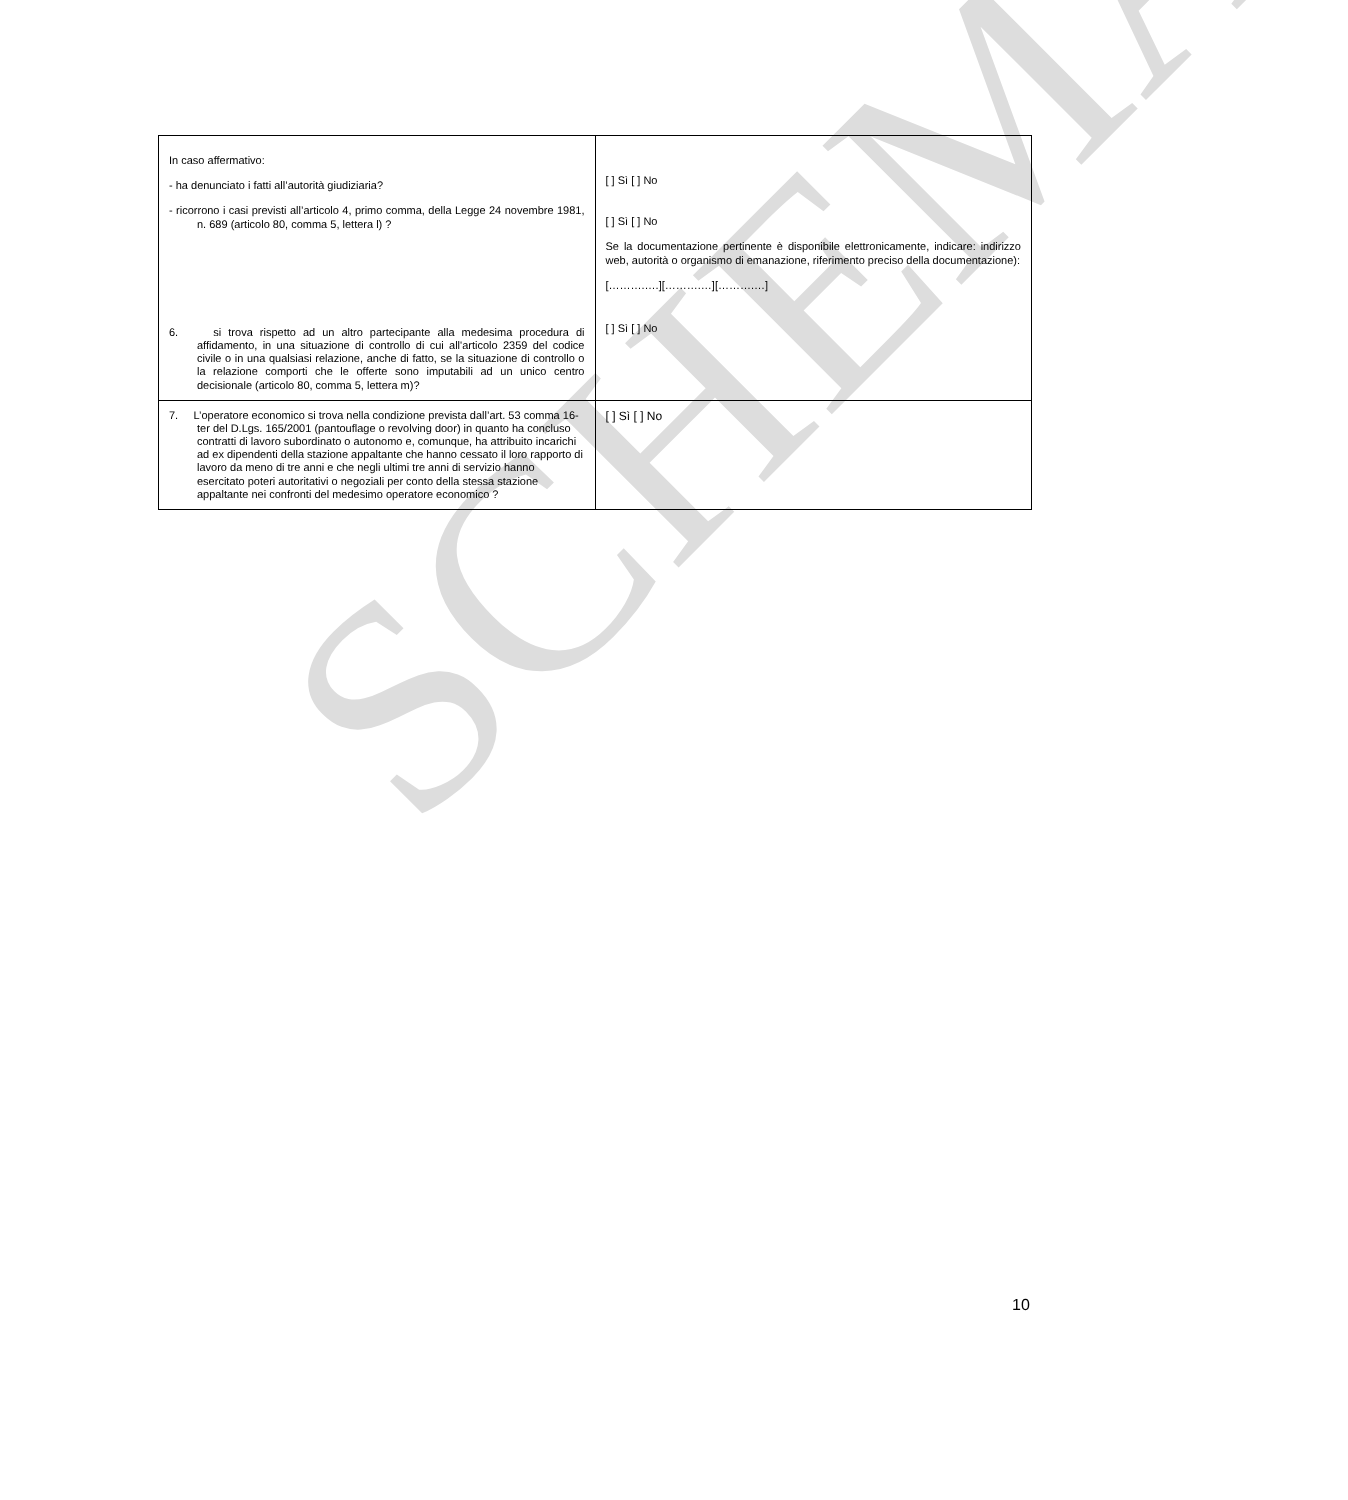SCHEMA
| In caso affermativo: - ha denunciato i fatti all’autorità giudiziaria? - ricorrono i casi previsti all’articolo 4, primo comma, della Legge 24 novembre 1981, n. 689 (articolo 80, comma 5, lettera l) ? 6. si trova rispetto ad un altro partecipante alla medesima procedura di affidamento, in una situazione di controllo di cui all'articolo 2359 del codice civile o in una qualsiasi relazione, anche di fatto, se la situazione di controllo o la relazione comporti che le offerte sono imputabili ad un unico centro decisionale (articolo 80, comma 5, lettera m)? | [ ] Sì [ ] No [ ] Sì [ ] No Se la documentazione pertinente è disponibile elettronicamente, indicare: indirizzo web, autorità o organismo di emanazione, riferimento preciso della documentazione): [……….….][……….…][……….…] [ ] Sì [ ] No |
| 7. L’operatore economico si trova nella condizione prevista dall’art. 53 comma 16-ter del D.Lgs. 165/2001 (pantouflage o revolving door) in quanto ha concluso contratti di lavoro subordinato o autonomo e, comunque, ha attribuito incarichi ad ex dipendenti della stazione appaltante che hanno cessato il loro rapporto di lavoro da meno di tre anni e che negli ultimi tre anni di servizio hanno esercitato poteri autoritativi o negoziali per conto della stessa stazione appaltante nei confronti del medesimo operatore economico ? | [ ] Sì [ ] No |
10